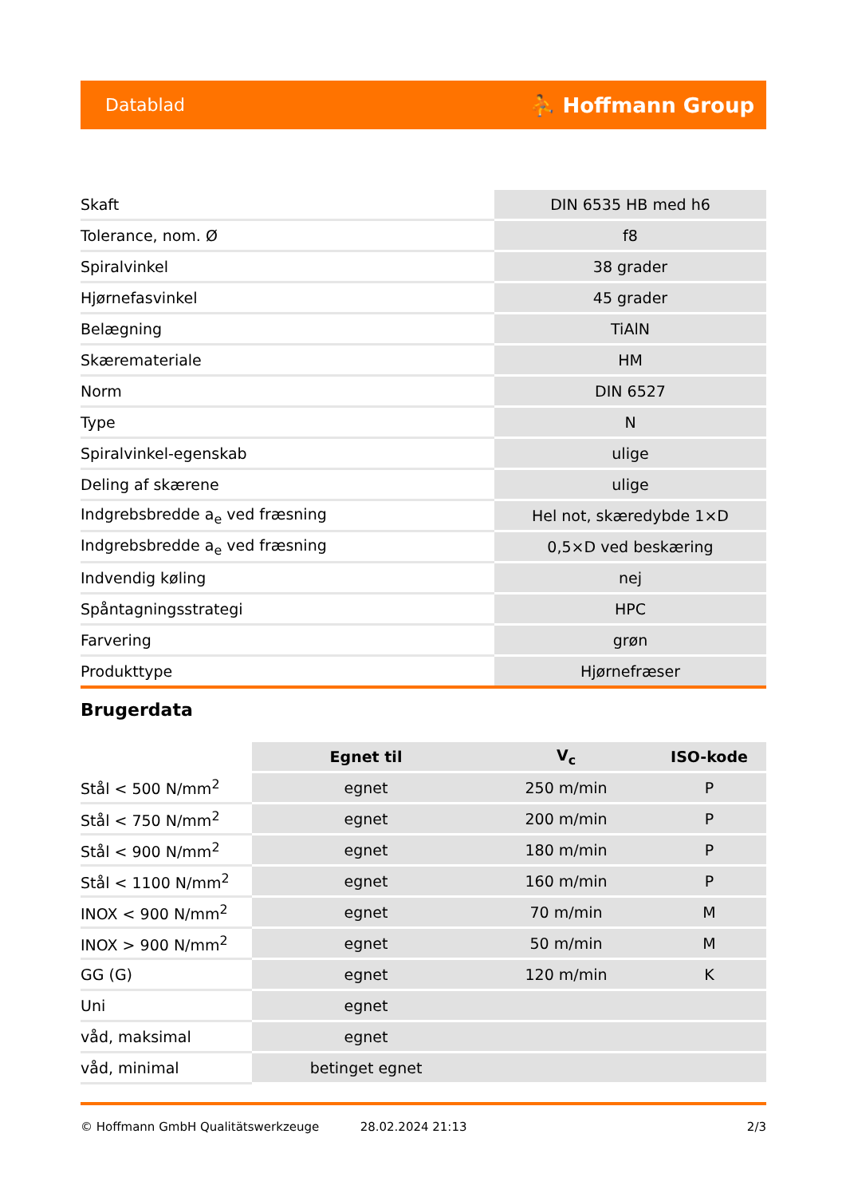Datablad ⛹ Hoffmann Group
| Skaft | DIN 6535 HB med h6 |
| Tolerance, nom. Ø | f8 |
| Spiralvinkel | 38 grader |
| Hjørnefasvinkel | 45 grader |
| Belægning | TiAlN |
| Skæremateriale | HM |
| Norm | DIN 6527 |
| Type | N |
| Spiralvinkel-egenskab | ulige |
| Deling af skærene | ulige |
| Indgrebsbredde a<sub>e</sub> ved fræsning | Hel not, skæredybde 1×D |
| Indgrebsbredde a<sub>e</sub> ved fræsning | 0,5×D ved beskæring |
| Indvendig køling | nej |
| Spåntagningsstrategi | HPC |
| Farvering | grøn |
| Produkttype | Hjørnefræser |
Brugerdata
| | Egnet til | V<sub>c</sub> | ISO-kode |
| Stål < 500 N/mm<sup>2</sup> | egnet | 250 m/min | P |
| Stål < 750 N/mm<sup>2</sup> | egnet | 200 m/min | P |
| Stål < 900 N/mm<sup>2</sup> | egnet | 180 m/min | P |
| Stål < 1100 N/mm<sup>2</sup> | egnet | 160 m/min | P |
| INOX < 900 N/mm<sup>2</sup> | egnet | 70 m/min | M |
| INOX > 900 N/mm<sup>2</sup> | egnet | 50 m/min | M |
| GG (G) | egnet | 120 m/min | K |
| Uni | egnet | | |
| våd, maksimal | egnet | | |
| våd, minimal | betinget egnet | | |
© Hoffmann GmbH Qualitätswerkzeuge 28.02.2024 21:13 2/3